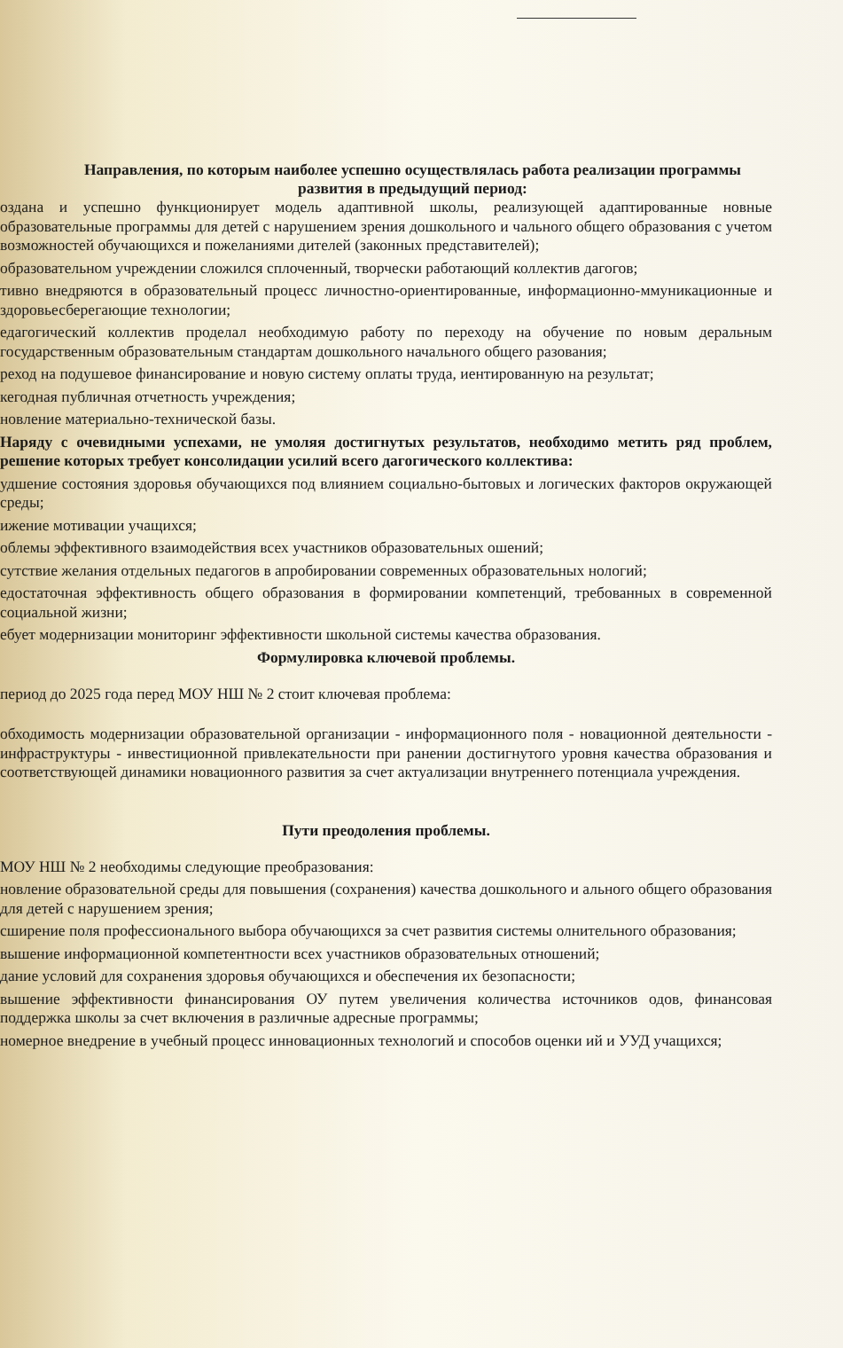Направления, по которым наиболее успешно осуществлялась работа реализации программы развития в предыдущий период:
оздана и успешно функционирует модель адаптивной школы, реализующей адаптированные новные образовательные программы для детей с нарушением зрения дошкольного и чального общего образования с учетом возможностей обучающихся и пожеланиями дителей (законных представителей);
образовательном учреждении сложился сплоченный, творчески работающий коллектив дагогов;
тивно внедряются в образовательный процесс личностно-ориентированные, информационно-ммуникационные и здоровьесберегающие технологии;
едагогический коллектив проделал необходимую работу по переходу на обучение по новым деральным государственным образовательным стандартам дошкольного начального общего разования;
реход на подушевое финансирование и новую систему оплаты труда, иентированную на результат;
кегодная публичная отчетность учреждения;
новление материально-технической базы.
Наряду с очевидными успехами, не умоляя достигнутых результатов, необходимо метить ряд проблем, решение которых требует консолидации усилий всего дагогического коллектива:
удшение состояния здоровья обучающихся под влиянием социально-бытовых и логических факторов окружающей среды;
ижение мотивации учащихся;
облемы эффективного взаимодействия всех участников образовательных ошений;
сутствие желания отдельных педагогов в апробировании современных образовательных нологий;
едостаточная эффективность общего образования в формировании компетенций, требованных в современной социальной жизни;
ебует модернизации мониторинг эффективности школьной системы качества образования.
Формулировка ключевой проблемы.
период до 2025 года перед МОУ НШ № 2 стоит ключевая проблема:
обходимость модернизации образовательной организации - информационного поля - новационной деятельности - инфраструктуры - инвестиционной привлекательности при ранении достигнутого уровня качества образования и соответствующей динамики новационного развития за счет актуализации внутреннего потенциала учреждения.
Пути преодоления проблемы.
МОУ НШ № 2 необходимы следующие преобразования:
новление образовательной среды для повышения (сохранения) качества дошкольного и ального общего образования для детей с нарушением зрения;
сширение поля профессионального выбора обучающихся за счет развития системы олнительного образования;
вышение информационной компетентности всех участников образовательных отношений;
дание условий для сохранения здоровья обучающихся и обеспечения их безопасности;
вышение эффективности финансирования ОУ путем увеличения количества источников одов, финансовая поддержка школы за счет включения в различные адресные программы;
номерное внедрение в учебный процесс инновационных технологий и способов оценки ий и УУД учащихся;